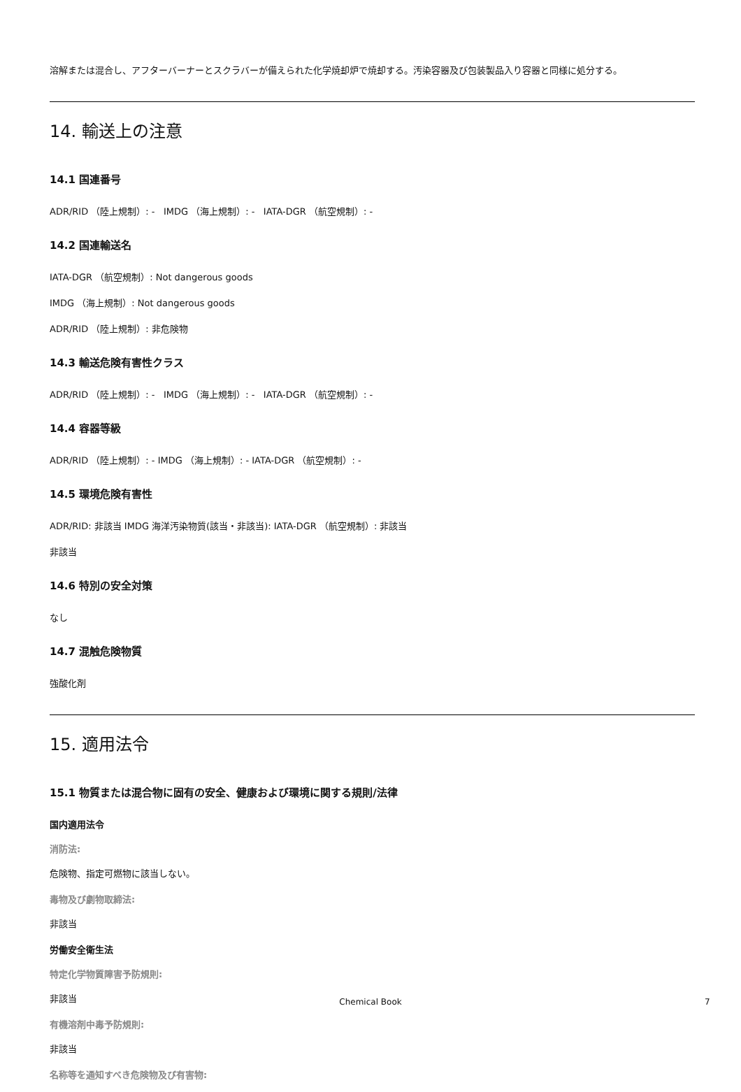溶解または混合し、アフターバーナーとスクラバーが備えられた化学焼却炉で焼却する。汚染容器及び包装製品入り容器と同様に処分する。
14. 輸送上の注意
14.1 国連番号
ADR/RID （陸上規制）: - IMDG （海上規制）: - IATA-DGR （航空規制）: -
14.2 国連輸送名
IATA-DGR （航空規制）: Not dangerous goods
IMDG （海上規制）: Not dangerous goods
ADR/RID （陸上規制）: 非危険物
14.3 輸送危険有害性クラス
ADR/RID （陸上規制）: - IMDG （海上規制）: - IATA-DGR （航空規制）: -
14.4 容器等級
ADR/RID （陸上規制）: - IMDG （海上規制）: - IATA-DGR （航空規制）: -
14.5 環境危険有害性
ADR/RID: 非該当 IMDG 海洋汚染物質(該当・非該当): IATA-DGR （航空規制）: 非該当
非該当
14.6 特別の安全対策
なし
14.7 混触危険物質
強酸化剤
15. 適用法令
15.1 物質または混合物に固有の安全、健康および環境に関する規則/法律
国内適用法令
消防法:
危険物、指定可燃物に該当しない。
毒物及び劇物取締法:
非該当
労働安全衛生法
特定化学物質障害予防規則:
非該当
有機溶剤中毒予防規則:
非該当
名称等を通知すべき危険物及び有害物:
Chemical Book 7